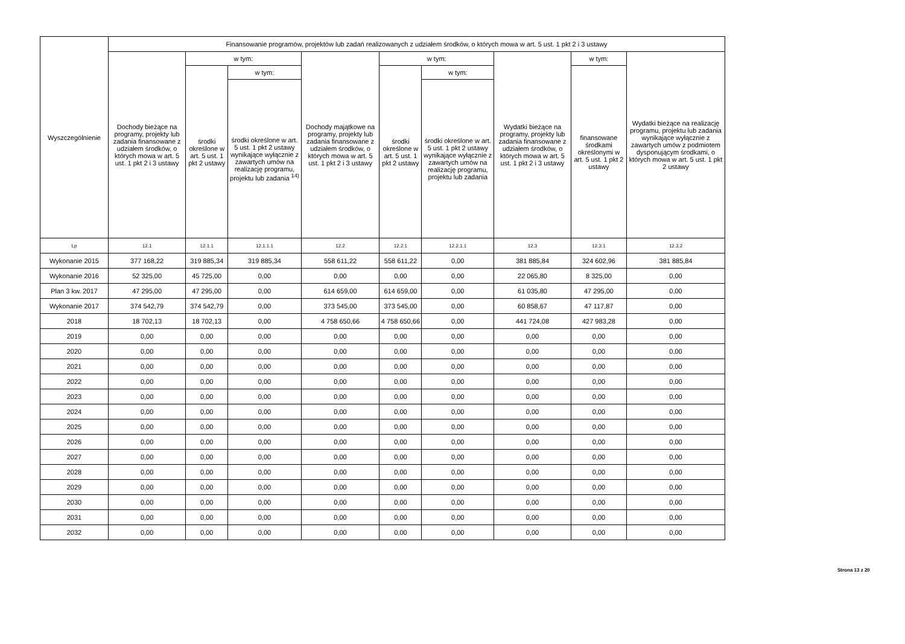| Wyszczególnienie | Finansowanie programów, projektów lub zadań realizowanych z udziałem środków, o których mowa w art. 5 ust. 1 pkt 2 i 3 ustawy | | | | | | | | |
| --- | --- | --- | --- | --- | --- | --- | --- | --- | --- |
| | Dochody bieżące na programy, projekty lub zadania finansowane z udziałem środków, o których mowa w art. 5 ust. 1 pkt 2 i 3 ustawy | w tym: | | Dochody majątkowe na programy, projekty lub zadania finansowane z udziałem środków, o których mowa w art. 5 ust. 1 pkt 2 i 3 ustawy | w tym: | | Wydatki bieżące na programy, projekty lub zadania finansowane z udziałem środków, o których mowa w art. 5 ust. 1 pkt 2 i 3 ustawy | w tym: | Wydatki bieżące na realizację programu, projektu lub zadania wynikające wyłącznie z zawartych umów z podmiotem dysponującym środkami, o których mowa w art. 5 ust. 1 pkt 2 ustawy |
| | | środki określone w art. 5 ust. 1 pkt 2 ustawy | w tym: | | środki określone w art. 5 ust. 1 pkt 2 ustawy | w tym: | | finansowane środkami określonymi w art. 5 ust. 1 pkt 2 ustawy | |
| | | | środki określone w art. 5 ust. 1 pkt 2 ustawy wynikające wyłącznie z zawartych umów na realizację programu, projektu lub zadania <sup>14)</sup> | | | środki określone w art. 5 ust. 1 pkt 2 ustawy wynikające wyłącznie z zawartych umów na realizację programu, projektu lub zadania | | | |
| Lp | 12.1 | 12.1.1 | 12.1.1.1 | 12.2 | 12.2.1 | 12.2.1.1 | 12.3 | 12.3.1 | 12.3.2 |
| Wykonanie 2015 | 377 168,22 | 319 885,34 | 319 885,34 | 558 611,22 | 558 611,22 | 0,00 | 381 885,84 | 324 602,96 | 381 885,84 |
| Wykonanie 2016 | 52 325,00 | 45 725,00 | 0,00 | 0,00 | 0,00 | 0,00 | 22 065,80 | 8 325,00 | 0,00 |
| Plan 3 kw. 2017 | 47 295,00 | 47 295,00 | 0,00 | 614 659,00 | 614 659,00 | 0,00 | 61 035,80 | 47 295,00 | 0,00 |
| Wykonanie 2017 | 374 542,79 | 374 542,79 | 0,00 | 373 545,00 | 373 545,00 | 0,00 | 60 858,67 | 47 117,87 | 0,00 |
| 2018 | 18 702,13 | 18 702,13 | 0,00 | 4 758 650,66 | 4 758 650,66 | 0,00 | 441 724,08 | 427 983,28 | 0,00 |
| 2019 | 0,00 | 0,00 | 0,00 | 0,00 | 0,00 | 0,00 | 0,00 | 0,00 | 0,00 |
| 2020 | 0,00 | 0,00 | 0,00 | 0,00 | 0,00 | 0,00 | 0,00 | 0,00 | 0,00 |
| 2021 | 0,00 | 0,00 | 0,00 | 0,00 | 0,00 | 0,00 | 0,00 | 0,00 | 0,00 |
| 2022 | 0,00 | 0,00 | 0,00 | 0,00 | 0,00 | 0,00 | 0,00 | 0,00 | 0,00 |
| 2023 | 0,00 | 0,00 | 0,00 | 0,00 | 0,00 | 0,00 | 0,00 | 0,00 | 0,00 |
| 2024 | 0,00 | 0,00 | 0,00 | 0,00 | 0,00 | 0,00 | 0,00 | 0,00 | 0,00 |
| 2025 | 0,00 | 0,00 | 0,00 | 0,00 | 0,00 | 0,00 | 0,00 | 0,00 | 0,00 |
| 2026 | 0,00 | 0,00 | 0,00 | 0,00 | 0,00 | 0,00 | 0,00 | 0,00 | 0,00 |
| 2027 | 0,00 | 0,00 | 0,00 | 0,00 | 0,00 | 0,00 | 0,00 | 0,00 | 0,00 |
| 2028 | 0,00 | 0,00 | 0,00 | 0,00 | 0,00 | 0,00 | 0,00 | 0,00 | 0,00 |
| 2029 | 0,00 | 0,00 | 0,00 | 0,00 | 0,00 | 0,00 | 0,00 | 0,00 | 0,00 |
| 2030 | 0,00 | 0,00 | 0,00 | 0,00 | 0,00 | 0,00 | 0,00 | 0,00 | 0,00 |
| 2031 | 0,00 | 0,00 | 0,00 | 0,00 | 0,00 | 0,00 | 0,00 | 0,00 | 0,00 |
| 2032 | 0,00 | 0,00 | 0,00 | 0,00 | 0,00 | 0,00 | 0,00 | 0,00 | 0,00 |
Strona 13 z 20